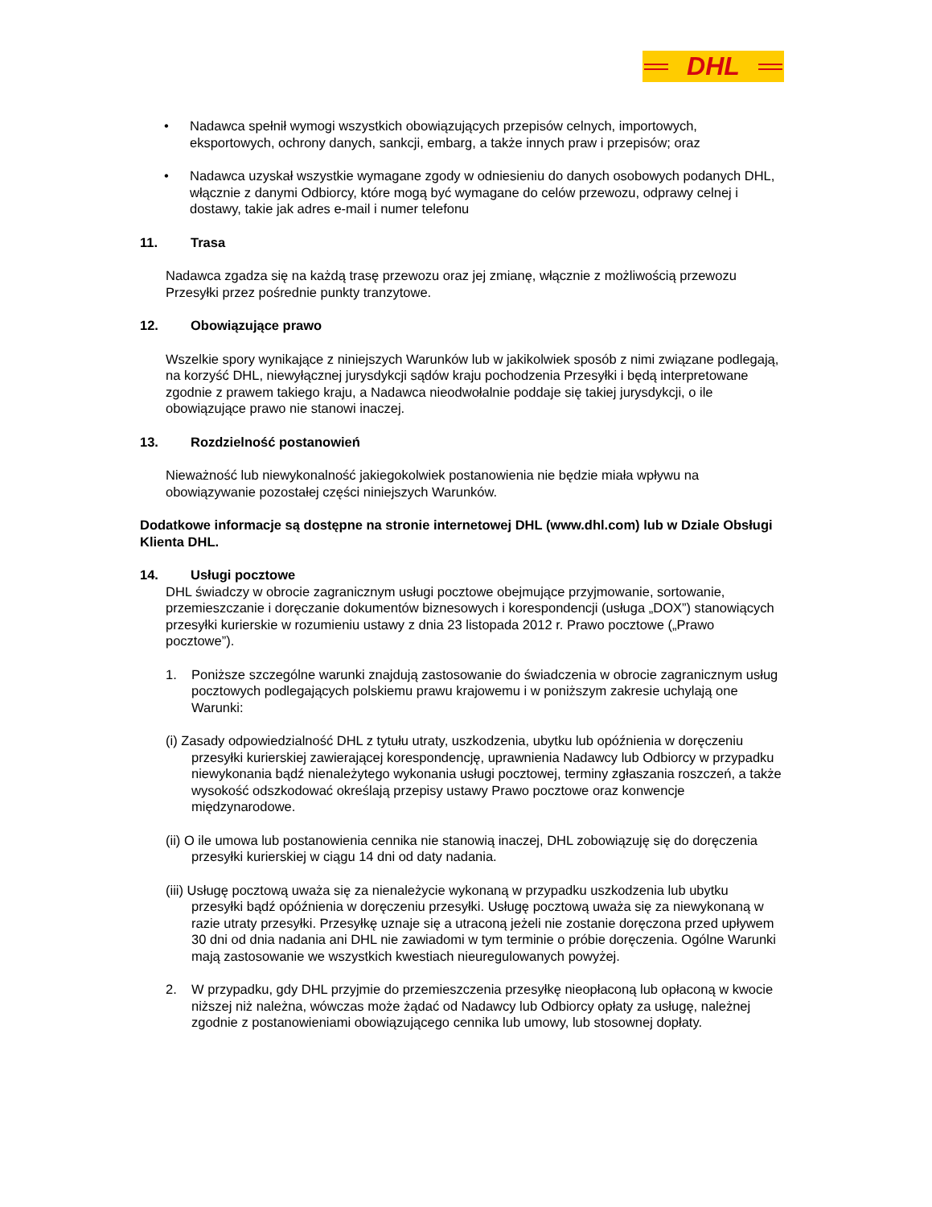DHL
• Nadawca spełnił wymogi wszystkich obowiązujących przepisów celnych, importowych, eksportowych, ochrony danych, sankcji, embarg, a także innych praw i przepisów; oraz
• Nadawca uzyskał wszystkie wymagane zgody w odniesieniu do danych osobowych podanych DHL, włącznie z danymi Odbiorcy, które mogą być wymagane do celów przewozu, odprawy celnej i dostawy, takie jak adres e-mail i numer telefonu
11. Trasa
Nadawca zgadza się na każdą trasę przewozu oraz jej zmianę, włącznie z możliwością przewozu Przesyłki przez pośrednie punkty tranzytowe.
12. Obowiązujące prawo
Wszelkie spory wynikające z niniejszych Warunków lub w jakikolwiek sposób z nimi związane podlegają, na korzyść DHL, niewyłącznej jurysdykcji sądów kraju pochodzenia Przesyłki i będą interpretowane zgodnie z prawem takiego kraju, a Nadawca nieodwołalnie poddaje się takiej jurysdykcji, o ile obowiązujące prawo nie stanowi inaczej.
13. Rozdzielność postanowień
Nieważność lub niewykonalność jakiegokolwiek postanowienia nie będzie miała wpływu na obowiązywanie pozostałej części niniejszych Warunków.
Dodatkowe informacje są dostępne na stronie internetowej DHL (www.dhl.com) lub w Dziale Obsługi Klienta DHL.
14. Usługi pocztowe
DHL świadczy w obrocie zagranicznym usługi pocztowe obejmujące przyjmowanie, sortowanie, przemieszczanie i doręczanie dokumentów biznesowych i korespondencji (usługa „DOX”) stanowiących przesyłki kurierskie w rozumieniu ustawy z dnia 23 listopada 2012 r. Prawo pocztowe („Prawo pocztowe”).
1. Poniższe szczególne warunki znajdują zastosowanie do świadczenia w obrocie zagranicznym usług pocztowych podlegających polskiemu prawu krajowemu i w poniższym zakresie uchylają one Warunki:
(i) Zasady odpowiedzialność DHL z tytułu utraty, uszkodzenia, ubytku lub opóźnienia w doręczeniu przesyłki kurierskiej zawierającej korespondencję, uprawnienia Nadawcy lub Odbiorcy w przypadku niewykonania bądź nienależytego wykonania usługi pocztowej, terminy zgłaszania roszczeń, a także wysokość odszkodować określają przepisy ustawy Prawo pocztowe oraz konwencje międzynarodowe.
(ii) O ile umowa lub postanowienia cennika nie stanowią inaczej, DHL zobowiązuję się do doręczenia przesyłki kurierskiej w ciągu 14 dni od daty nadania.
(iii) Usługę pocztową uważa się za nienależycie wykonaną w przypadku uszkodzenia lub ubytku przesyłki bądź opóźnienia w doręczeniu przesyłki. Usługę pocztową uważa się za niewykonaną w razie utraty przesyłki. Przesyłkę uznaje się a utraconą jeżeli nie zostanie doręczona przed upływem 30 dni od dnia nadania ani DHL nie zawiadomi w tym terminie o próbie doręczenia. Ogólne Warunki mają zastosowanie we wszystkich kwestiach nieuregulowanych powyżej.
2. W przypadku, gdy DHL przyjmie do przemieszczenia przesyłkę nieopłaconą lub opłaconą w kwocie niższej niż należna, wówczas może żądać od Nadawcy lub Odbiorcy opłaty za usługę, należnej zgodnie z postanowieniami obowiązującego cennika lub umowy, lub stosownej dopłaty.